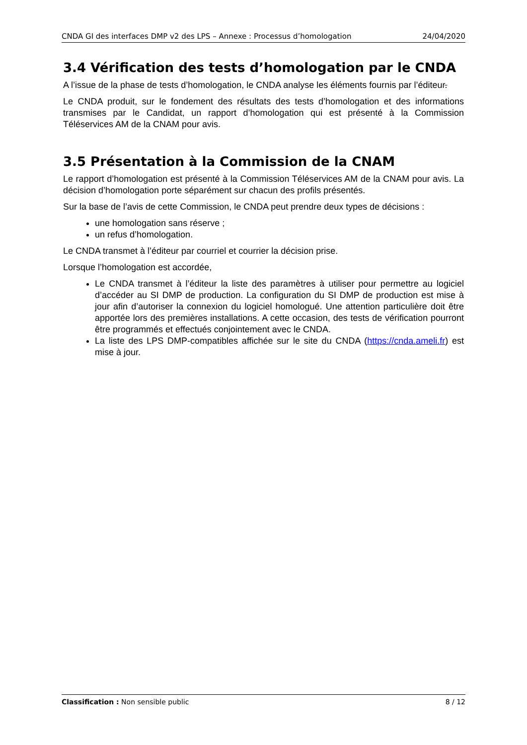CNDA GI des interfaces DMP v2 des LPS – Annexe : Processus d’homologation 24/04/2020
3.4 Vérification des tests d’homologation par le CNDA
A l’issue de la phase de tests d’homologation, le CNDA analyse les éléments fournis par l’éditeur.
Le CNDA produit, sur le fondement des résultats des tests d’homologation et des informations transmises par le Candidat, un rapport d’homologation qui est présenté à la Commission Téléservices AM de la CNAM pour avis.
3.5 Présentation à la Commission de la CNAM
Le rapport d’homologation est présenté à la Commission Téléservices AM de la CNAM pour avis. La décision d’homologation porte séparément sur chacun des profils présentés.
Sur la base de l’avis de cette Commission, le CNDA peut prendre deux types de décisions :
une homologation sans réserve ;
un refus d’homologation.
Le CNDA transmet à l’éditeur par courriel et courrier la décision prise.
Lorsque l’homologation est accordée,
Le CNDA transmet à l’éditeur la liste des paramètres à utiliser pour permettre au logiciel d’accéder au SI DMP de production. La configuration du SI DMP de production est mise à jour afin d’autoriser la connexion du logiciel homologué. Une attention particulière doit être apportée lors des premières installations. A cette occasion, des tests de vérification pourront être programmés et effectués conjointement avec le CNDA.
La liste des LPS DMP-compatibles affichée sur le site du CNDA (https://cnda.ameli.fr) est mise à jour.
Classification : Non sensible public 8 / 12